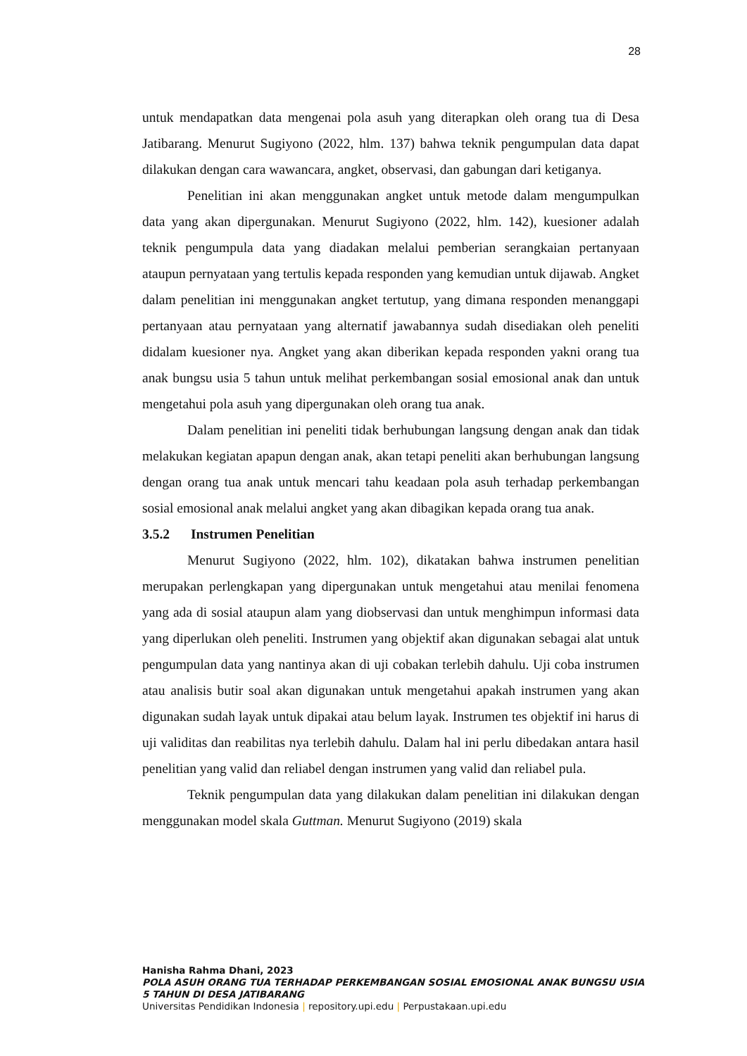28
untuk mendapatkan data mengenai pola asuh yang diterapkan oleh orang tua di Desa Jatibarang. Menurut Sugiyono (2022, hlm. 137) bahwa teknik pengumpulan data dapat dilakukan dengan cara wawancara, angket, observasi, dan gabungan dari ketiganya.
Penelitian ini akan menggunakan angket untuk metode dalam mengumpulkan data yang akan dipergunakan. Menurut Sugiyono (2022, hlm. 142), kuesioner adalah teknik pengumpula data yang diadakan melalui pemberian serangkaian pertanyaan ataupun pernyataan yang tertulis kepada responden yang kemudian untuk dijawab. Angket dalam penelitian ini menggunakan angket tertutup, yang dimana responden menanggapi pertanyaan atau pernyataan yang alternatif jawabannya sudah disediakan oleh peneliti didalam kuesioner nya. Angket yang akan diberikan kepada responden yakni orang tua anak bungsu usia 5 tahun untuk melihat perkembangan sosial emosional anak dan untuk mengetahui pola asuh yang dipergunakan oleh orang tua anak.
Dalam penelitian ini peneliti tidak berhubungan langsung dengan anak dan tidak melakukan kegiatan apapun dengan anak, akan tetapi peneliti akan berhubungan langsung dengan orang tua anak untuk mencari tahu keadaan pola asuh terhadap perkembangan sosial emosional anak melalui angket yang akan dibagikan kepada orang tua anak.
3.5.2 Instrumen Penelitian
Menurut Sugiyono (2022, hlm. 102), dikatakan bahwa instrumen penelitian merupakan perlengkapan yang dipergunakan untuk mengetahui atau menilai fenomena yang ada di sosial ataupun alam yang diobservasi dan untuk menghimpun informasi data yang diperlukan oleh peneliti. Instrumen yang objektif akan digunakan sebagai alat untuk pengumpulan data yang nantinya akan di uji cobakan terlebih dahulu. Uji coba instrumen atau analisis butir soal akan digunakan untuk mengetahui apakah instrumen yang akan digunakan sudah layak untuk dipakai atau belum layak. Instrumen tes objektif ini harus di uji validitas dan reabilitas nya terlebih dahulu. Dalam hal ini perlu dibedakan antara hasil penelitian yang valid dan reliabel dengan instrumen yang valid dan reliabel pula.
Teknik pengumpulan data yang dilakukan dalam penelitian ini dilakukan dengan menggunakan model skala Guttman. Menurut Sugiyono (2019) skala
Hanisha Rahma Dhani, 2023
POLA ASUH ORANG TUA TERHADAP PERKEMBANGAN SOSIAL EMOSIONAL ANAK BUNGSU USIA 5 TAHUN DI DESA JATIBARANG
Universitas Pendidikan Indonesia | repository.upi.edu | Perpustakaan.upi.edu